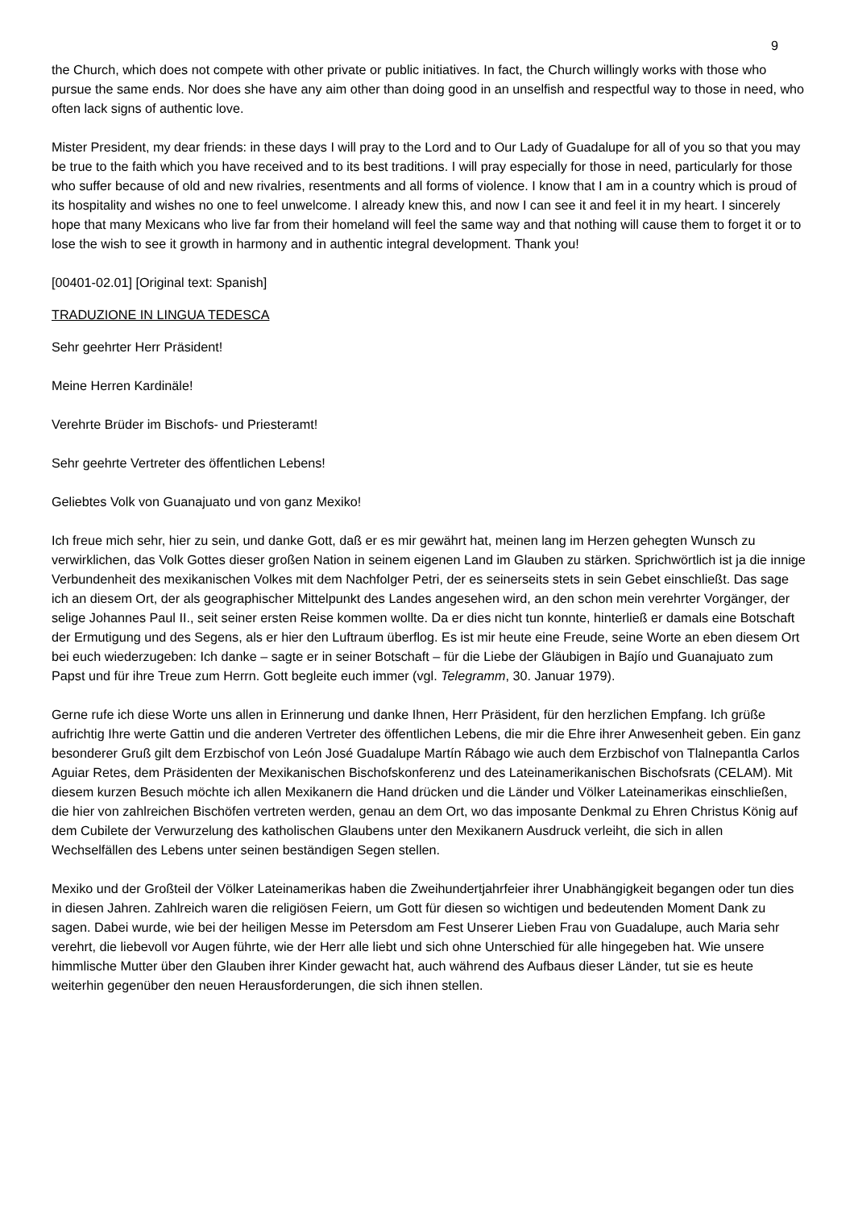9
the Church, which does not compete with other private or public initiatives. In fact, the Church willingly works with those who pursue the same ends. Nor does she have any aim other than doing good in an unselfish and respectful way to those in need, who often lack signs of authentic love.
Mister President, my dear friends: in these days I will pray to the Lord and to Our Lady of Guadalupe for all of you so that you may be true to the faith which you have received and to its best traditions. I will pray especially for those in need, particularly for those who suffer because of old and new rivalries, resentments and all forms of violence. I know that I am in a country which is proud of its hospitality and wishes no one to feel unwelcome. I already knew this, and now I can see it and feel it in my heart. I sincerely hope that many Mexicans who live far from their homeland will feel the same way and that nothing will cause them to forget it or to lose the wish to see it growth in harmony and in authentic integral development. Thank you!
[00401-02.01] [Original text: Spanish]
TRADUZIONE IN LINGUA TEDESCA
Sehr geehrter Herr Präsident!
Meine Herren Kardinäle!
Verehrte Brüder im Bischofs- und Priesteramt!
Sehr geehrte Vertreter des öffentlichen Lebens!
Geliebtes Volk von Guanajuato und von ganz Mexiko!
Ich freue mich sehr, hier zu sein, und danke Gott, daß er es mir gewährt hat, meinen lang im Herzen gehegten Wunsch zu verwirklichen, das Volk Gottes dieser großen Nation in seinem eigenen Land im Glauben zu stärken. Sprichwörtlich ist ja die innige Verbundenheit des mexikanischen Volkes mit dem Nachfolger Petri, der es seinerseits stets in sein Gebet einschließt. Das sage ich an diesem Ort, der als geographischer Mittelpunkt des Landes angesehen wird, an den schon mein verehrter Vorgänger, der selige Johannes Paul II., seit seiner ersten Reise kommen wollte. Da er dies nicht tun konnte, hinterließ er damals eine Botschaft der Ermutigung und des Segens, als er hier den Luftraum überflog. Es ist mir heute eine Freude, seine Worte an eben diesem Ort bei euch wiederzugeben: Ich danke – sagte er in seiner Botschaft – für die Liebe der Gläubigen in Bajío und Guanajuato zum Papst und für ihre Treue zum Herrn. Gott begleite euch immer (vgl. Telegramm, 30. Januar 1979).
Gerne rufe ich diese Worte uns allen in Erinnerung und danke Ihnen, Herr Präsident, für den herzlichen Empfang. Ich grüße aufrichtig Ihre werte Gattin und die anderen Vertreter des öffentlichen Lebens, die mir die Ehre ihrer Anwesenheit geben. Ein ganz besonderer Gruß gilt dem Erzbischof von León José Guadalupe Martín Rábago wie auch dem Erzbischof von Tlalnepantla Carlos Aguiar Retes, dem Präsidenten der Mexikanischen Bischofskonferenz und des Lateinamerikanischen Bischofsrats (CELAM). Mit diesem kurzen Besuch möchte ich allen Mexikanern die Hand drücken und die Länder und Völker Lateinamerikas einschließen, die hier von zahlreichen Bischöfen vertreten werden, genau an dem Ort, wo das imposante Denkmal zu Ehren Christus König auf dem Cubilete der Verwurzelung des katholischen Glaubens unter den Mexikanern Ausdruck verleiht, die sich in allen Wechselfällen des Lebens unter seinen beständigen Segen stellen.
Mexiko und der Großteil der Völker Lateinamerikas haben die Zweihundertjahrfeier ihrer Unabhängigkeit begangen oder tun dies in diesen Jahren. Zahlreich waren die religiösen Feiern, um Gott für diesen so wichtigen und bedeutenden Moment Dank zu sagen. Dabei wurde, wie bei der heiligen Messe im Petersdom am Fest Unserer Lieben Frau von Guadalupe, auch Maria sehr verehrt, die liebevoll vor Augen führte, wie der Herr alle liebt und sich ohne Unterschied für alle hingegeben hat. Wie unsere himmlische Mutter über den Glauben ihrer Kinder gewacht hat, auch während des Aufbaus dieser Länder, tut sie es heute weiterhin gegenüber den neuen Herausforderungen, die sich ihnen stellen.